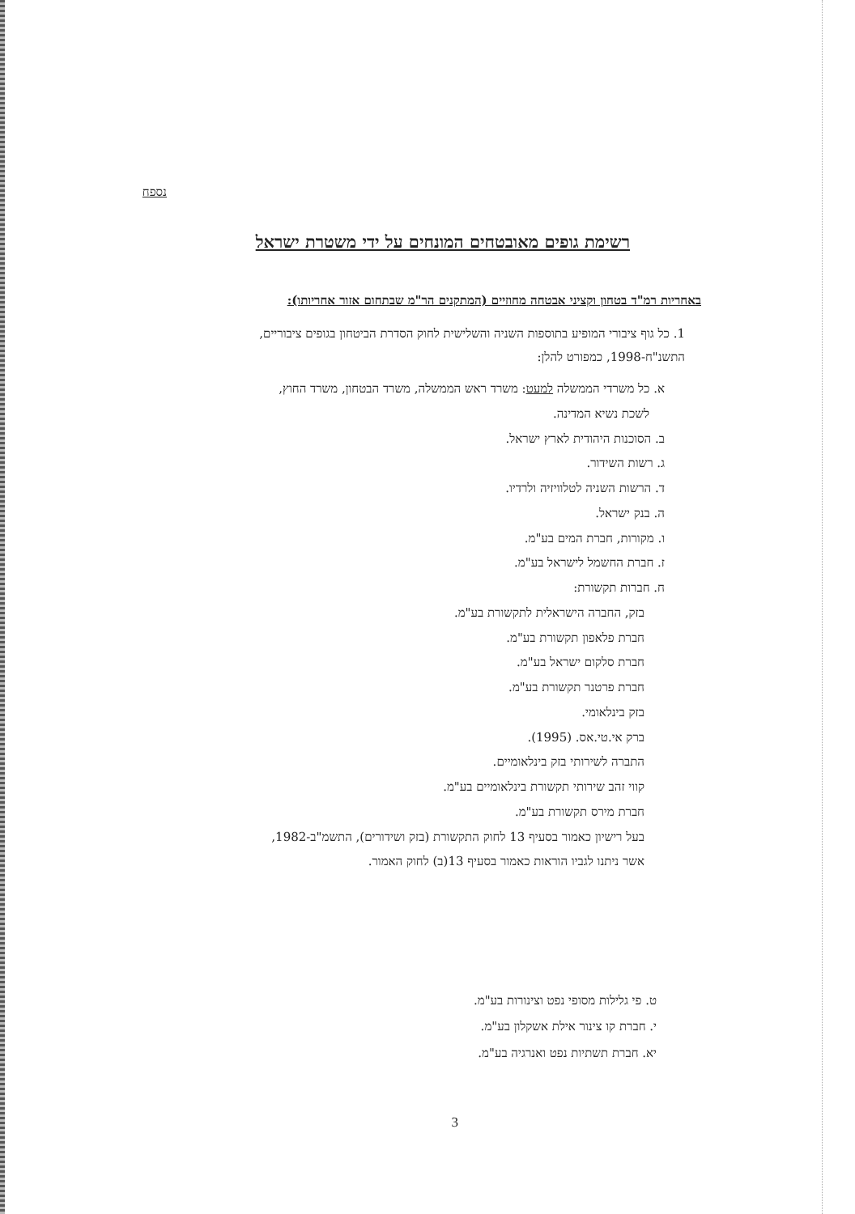נספח
רשימת גופים מאובטחים המונחים על ידי משטרת ישראל
באחריות רמ"ד בטחון וקציני אבטחה מחוזיים (המתקנים הר"מ שבתחום אזור אחריותו):
1. כל גוף ציבורי המופיע בתוספות השניה והשלישית לחוק הסדרת הביטחון בגופים ציבוריים, התשנ"ח-1998, כמפורט להלן:
א. כל משרדי הממשלה למעט: משרד ראש הממשלה, משרד הבטחון, משרד החוץ,
לשכת נשיא המדינה.
ב. הסוכנות היהודית לארץ ישראל.
ג. רשות השידור.
ד. הרשות השניה לטלוויזיה ולרדיו.
ה. בנק ישראל.
ו. מקורות, חברת המים בע"מ.
ז. חברת החשמל לישראל בע"מ.
ח. חברות תקשורת:
בזק, החברה הישראלית לתקשורת בע"מ.
חברת פלאפון תקשורת בע"מ.
חברת סלקום ישראל בע"מ.
חברת פרטנר תקשורת בע"מ.
בזק בינלאומי.
ברק אי.טי.אס. (1995).
התברה לשירותי בזק בינלאומיים.
קווי זהב שירותי תקשורת בינלאומיים בע"מ.
חברת מירס תקשורת בע"מ.
בעל רישיון כאמור בסעיף 13 לחוק התקשורת (בזק ושידורים), התשמ"ב-1982,
אשר ניתנו לגביו הוראות כאמור בסעיף 13(ב) לחוק האמור.
ט. פי גלילות מסופי נפט וצינורות בע"מ.
י. חברת קו צינור אילת אשקלון בע"מ.
יא. חברת תשתיות נפט ואנרגיה בע"מ.
3